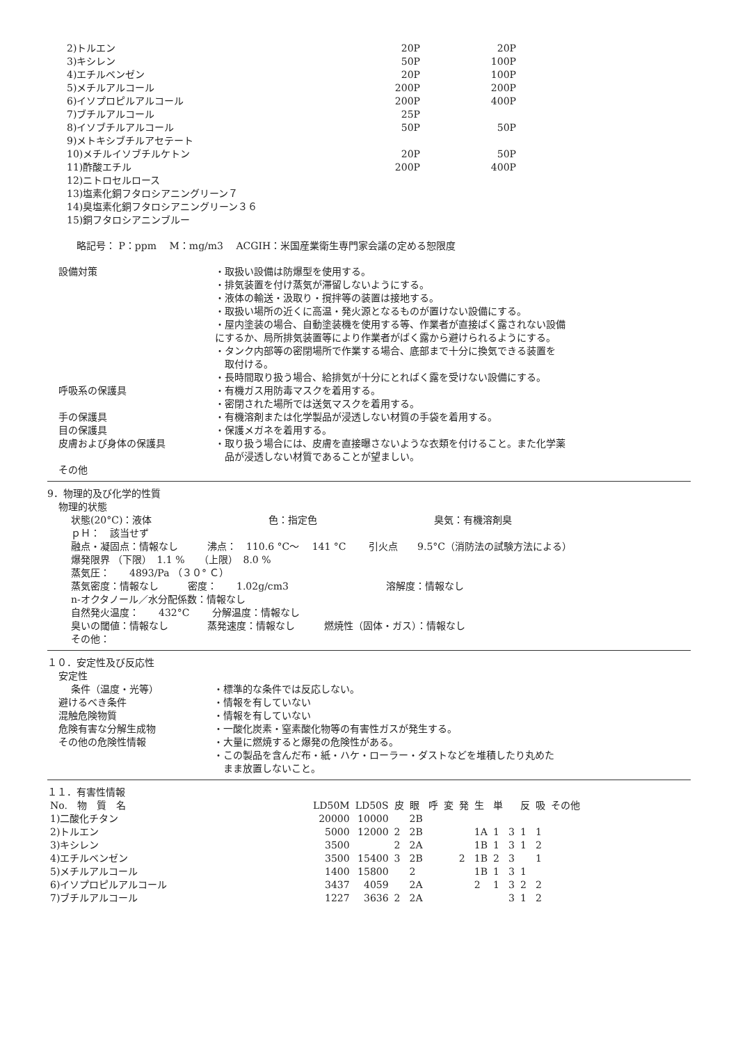| 2)トルエン | 20P | 20P |
| 3)キシレン | 50P | 100P |
| 4)エチルベンゼン | 20P | 100P |
| 5)メチルアルコール | 200P | 200P |
| 6)イソプロピルアルコール | 200P | 400P |
| 7)ブチルアルコール | 25P | |
| 8)イソブチルアルコール | 50P | 50P |
| 9)メトキシブチルアセテート | | |
| 10)メチルイソブチルケトン | 20P | 50P |
| 11)酢酸エチル | 200P | 400P |
| 12)ニトロセルロース | | |
| 13)塩素化銅フタロシアニングリーン７ | | |
| 14)臭塩素化銅フタロシアニングリーン３６ | | |
| 15)銅フタロシアニンブルー | | |
略記号： P：ppm　 M：mg/m3　 ACGIH：米国産業衛生専門家会議の定める恕限度
設備対策 ・取扱い設備は防爆型を使用する。
・排気装置を付け蒸気が滞留しないようにする。
・液体の輸送・汲取り・撹拌等の装置は接地する。
・取扱い場所の近くに高温・発火源となるものが置けない設備にする。
・屋内塗装の場合、自動塗装機を使用する等、作業者が直接ばく露されない設備
にするか、局所排気装置等により作業者がばく露から避けられるようにする。
・タンク内部等の密閉場所で作業する場合、底部まで十分に換気できる装置を
　取付ける。
・長時間取り扱う場合、給排気が十分にとればく露を受けない設備にする。
呼吸系の保護具 ・有機ガス用防毒マスクを着用する。
・密閉された場所では送気マスクを着用する。
手の保護具 ・有機溶剤または化学製品が浸透しない材質の手袋を着用する。
目の保護具 ・保護メガネを着用する。
皮膚および身体の保護具 ・取り扱う場合には、皮膚を直接曝さないような衣類を付けること。また化学薬
　品が浸透しない材質であることが望ましい。
その他
9．物理的及び化学的性質
物理的状態
状態(20°C)：液体　　　　　　　　　　　　色：指定色　　　　　　　　　　　　臭気：有機溶剤臭
ｐＨ：　該当せず
融点・凝固点：情報なし　　　沸点：　110.6 °C～　 141 °C　　 引火点　　9.5°C（消防法の試験方法による）
爆発限界 （下限）　1.1 %　　（上限）　8.0 %
蒸気圧：　　4893/Pa （３０° Ｃ）
蒸気密度：情報なし　　　密度：　　1.02g/cm3　　　　　　　　　　溶解度：情報なし
n-オクタノール／水分配係数：情報なし
自然発火温度：　　432°C　　 分解温度：情報なし
臭いの閾値：情報なし　　　　蒸発速度：情報なし　　　燃焼性（固体・ガス）：情報なし
その他：
１０．安定性及び反応性
安定性
条件（温度・光等） ・標準的な条件では反応しない。
避けるべき条件 ・情報を有していない
混触危険物質 ・情報を有していない
危険有害な分解生成物 ・一酸化炭素・窒素酸化物等の有害性ガスが発生する。
その他の危険性情報 ・大量に燃焼すると爆発の危険性がある。
・この製品を含んだ布・紙・ハケ・ローラー・ダストなどを堆積したり丸めた
　まま放置しないこと。
１１．有害性情報
| No. 物 質 名 | LD50M | LD50S | 皮 | 眼 | 呼 | 変 | 発 | 生 | 単 | | 反 | 吸 | その他 |
| --- | --- | --- | --- | --- | --- | --- | --- | --- | --- | --- | --- | --- | --- |
| 1)二酸化チタン | 20000 | 10000 | | 2B | | | | | | | | | |
| 2)トルエン | 5000 | 12000 | 2 | 2B | | | | 1A | 1 | 3 | 1 | 1 | |
| 3)キシレン | 3500 | | 2 | 2A | | | | 1B | 1 | 3 | 1 | 2 | |
| 4)エチルベンゼン | 3500 | 15400 | 3 | 2B | | | 2 | 1B | 2 | 3 | | 1 | |
| 5)メチルアルコール | 1400 | 15800 | | 2 | | | | 1B | 1 | 3 | 1 | | |
| 6)イソプロピルアルコール | 3437 | 4059 | | 2A | | | | 2 | 1 | 3 | 2 | 2 | |
| 7)ブチルアルコール | 1227 | 3636 | 2 | 2A | | | | | | 3 | 1 | 2 | |